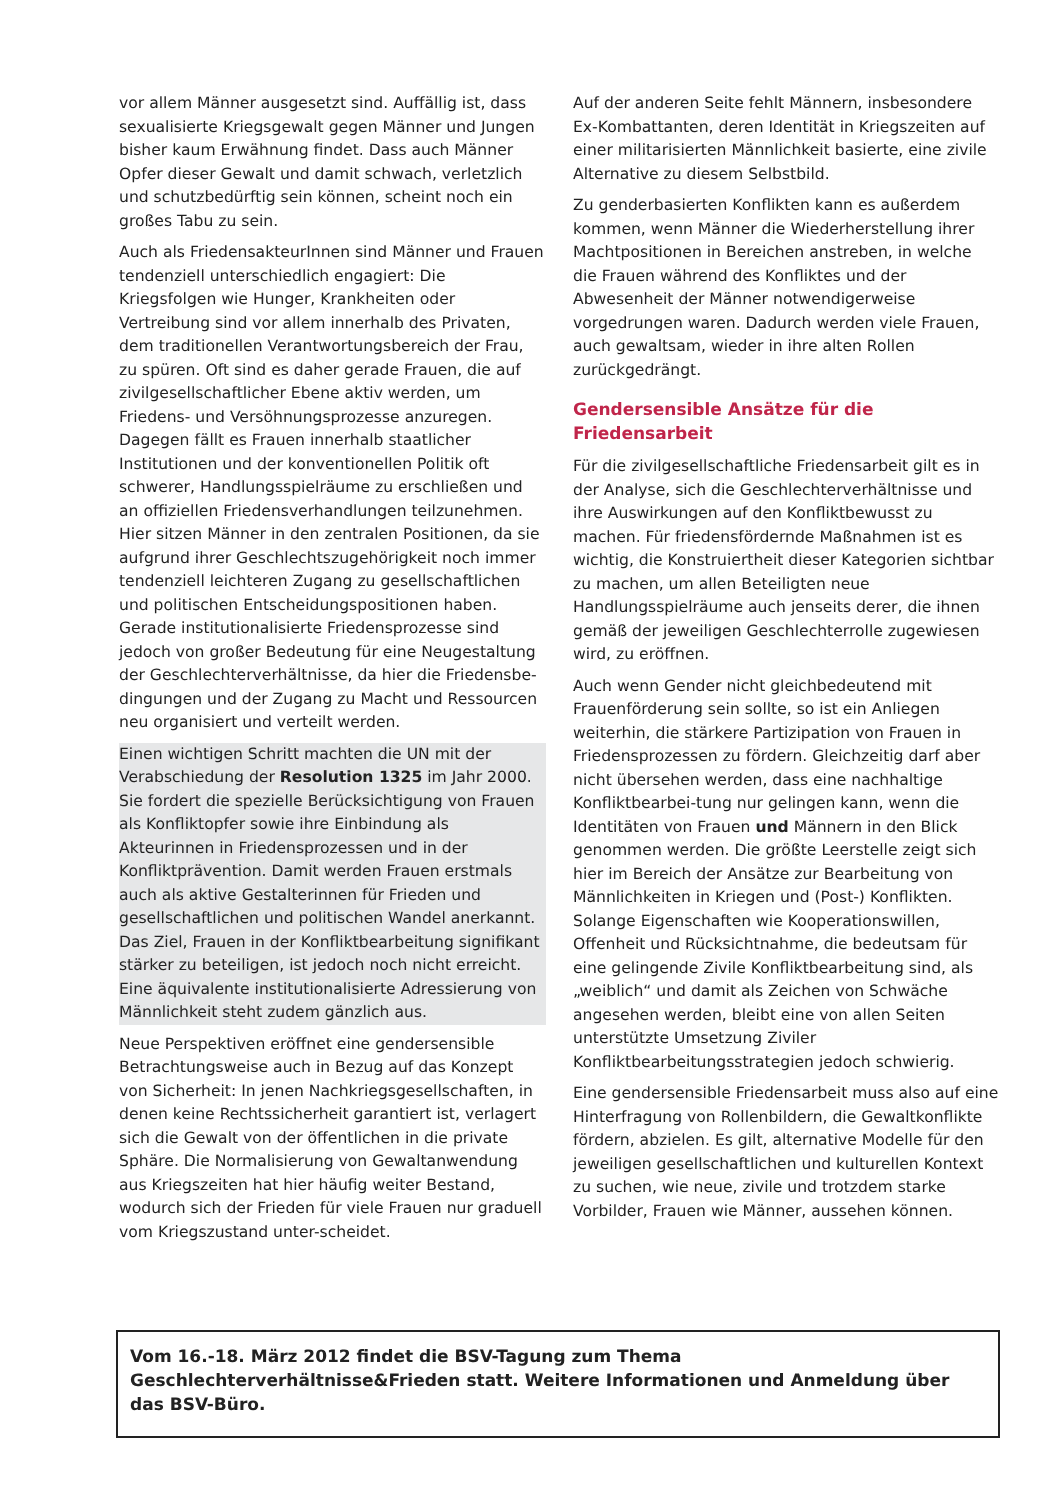vor allem Männer ausgesetzt sind. Auffällig ist, dass sexualisierte Kriegsgewalt gegen Männer und Jungen bisher kaum Erwähnung findet. Dass auch Männer Opfer dieser Gewalt und damit schwach, verletzlich und schutzbedürftig sein können, scheint noch ein großes Tabu zu sein.
Auch als FriedensakteurInnen sind Männer und Frauen tendenziell unterschiedlich engagiert: Die Kriegsfolgen wie Hunger, Krankheiten oder Vertreibung sind vor allem innerhalb des Privaten, dem traditionellen Verantwortungsbereich der Frau, zu spüren. Oft sind es daher gerade Frauen, die auf zivilgesellschaftlicher Ebene aktiv werden, um Friedens- und Versöhnungsprozesse anzuregen. Dagegen fällt es Frauen innerhalb staatlicher Institutionen und der konventionellen Politik oft schwerer, Handlungsspielräume zu erschließen und an offiziellen Friedensverhandlungen teilzunehmen. Hier sitzen Männer in den zentralen Positionen, da sie aufgrund ihrer Geschlechtszugehörigkeit noch immer tendenziell leichteren Zugang zu gesellschaftlichen und politischen Entscheidungspositionen haben. Gerade institutionalisierte Friedensprozesse sind jedoch von großer Bedeutung für eine Neugestaltung der Geschlechterverhältnisse, da hier die Friedensbe-dingungen und der Zugang zu Macht und Ressourcen neu organisiert und verteilt werden.
Einen wichtigen Schritt machten die UN mit der Verabschiedung der Resolution 1325 im Jahr 2000. Sie fordert die spezielle Berücksichtigung von Frauen als Konfliktopfer sowie ihre Einbindung als Akteurinnen in Friedensprozessen und in der Konfliktprävention. Damit werden Frauen erstmals auch als aktive Gestalterinnen für Frieden und gesellschaftlichen und politischen Wandel anerkannt. Das Ziel, Frauen in der Konfliktbearbeitung signifikant stärker zu beteiligen, ist jedoch noch nicht erreicht. Eine äquivalente institutionalisierte Adressierung von Männlichkeit steht zudem gänzlich aus.
Neue Perspektiven eröffnet eine gendersensible Betrachtungsweise auch in Bezug auf das Konzept von Sicherheit: In jenen Nachkriegsgesellschaften, in denen keine Rechtssicherheit garantiert ist, verlagert sich die Gewalt von der öffentlichen in die private Sphäre. Die Normalisierung von Gewaltanwendung aus Kriegszeiten hat hier häufig weiter Bestand, wodurch sich der Frieden für viele Frauen nur graduell vom Kriegszustand unter-scheidet.
Auf der anderen Seite fehlt Männern, insbesondere Ex-Kombattanten, deren Identität in Kriegszeiten auf einer militarisierten Männlichkeit basierte, eine zivile Alternative zu diesem Selbstbild.
Zu genderbasierten Konflikten kann es außerdem kommen, wenn Männer die Wiederherstellung ihrer Machtpositionen in Bereichen anstreben, in welche die Frauen während des Konfliktes und der Abwesenheit der Männer notwendigerweise vorgedrungen waren. Dadurch werden viele Frauen, auch gewaltsam, wieder in ihre alten Rollen zurückgedrängt.
Gendersensible Ansätze für die Friedensarbeit
Für die zivilgesellschaftliche Friedensarbeit gilt es in der Analyse, sich die Geschlechterverhältnisse und ihre Auswirkungen auf den Konfliktbewusst zu machen. Für friedensfördernde Maßnahmen ist es wichtig, die Konstruiertheit dieser Kategorien sichtbar zu machen, um allen Beteiligten neue Handlungsspielräume auch jenseits derer, die ihnen gemäß der jeweiligen Geschlechterrolle zugewiesen wird, zu eröffnen.
Auch wenn Gender nicht gleichbedeutend mit Frauenförderung sein sollte, so ist ein Anliegen weiterhin, die stärkere Partizipation von Frauen in Friedensprozessen zu fördern. Gleichzeitig darf aber nicht übersehen werden, dass eine nachhaltige Konfliktbearbei-tung nur gelingen kann, wenn die Identitäten von Frauen und Männern in den Blick genommen werden. Die größte Leerstelle zeigt sich hier im Bereich der Ansätze zur Bearbeitung von Männlichkeiten in Kriegen und (Post-) Konflikten. Solange Eigenschaften wie Kooperationswillen, Offenheit und Rücksichtnahme, die bedeutsam für eine gelingende Zivile Konfliktbearbeitung sind, als „weiblich“ und damit als Zeichen von Schwäche angesehen werden, bleibt eine von allen Seiten unterstützte Umsetzung Ziviler Konfliktbearbeitungsstrategien jedoch schwierig.
Eine gendersensible Friedensarbeit muss also auf eine Hinterfragung von Rollenbildern, die Gewaltkonflikte fördern, abzielen. Es gilt, alternative Modelle für den jeweiligen gesellschaftlichen und kulturellen Kontext zu suchen, wie neue, zivile und trotzdem starke Vorbilder, Frauen wie Männer, aussehen können.
Vom 16.-18. März 2012 findet die BSV-Tagung zum Thema Geschlechterverhältnisse&Frieden statt. Weitere Informationen und Anmeldung über das BSV-Büro.